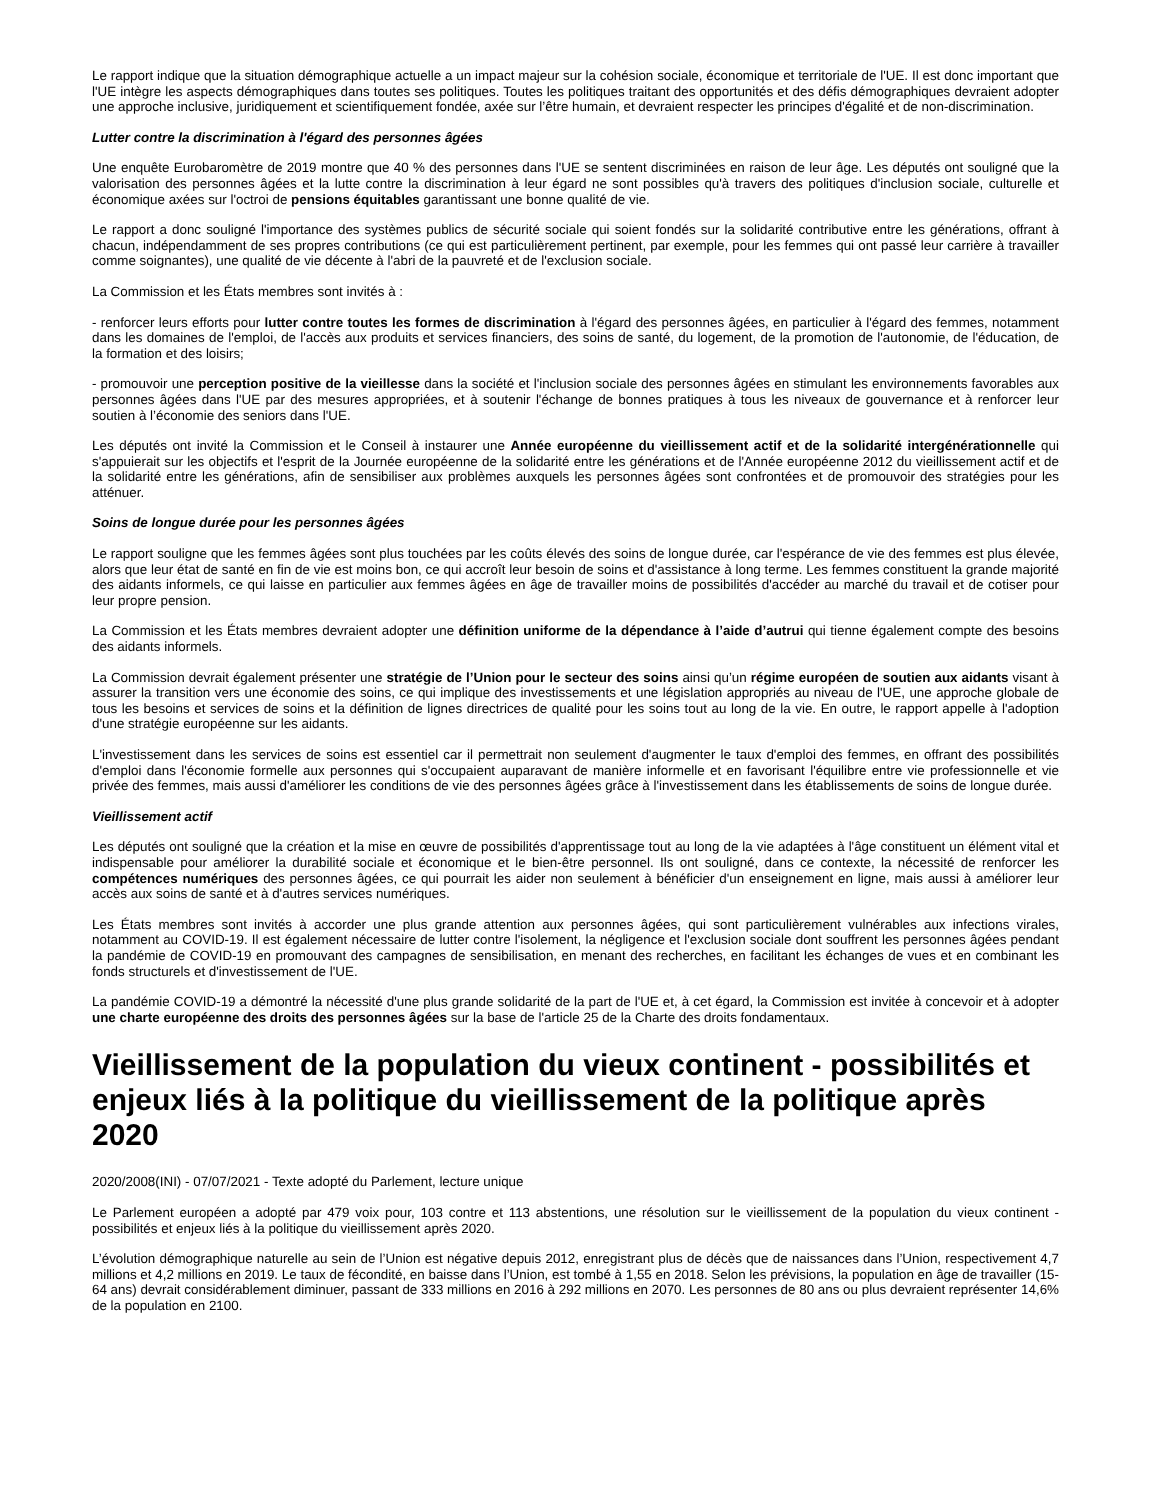Le rapport indique que la situation démographique actuelle a un impact majeur sur la cohésion sociale, économique et territoriale de l'UE. Il est donc important que l'UE intègre les aspects démographiques dans toutes ses politiques. Toutes les politiques traitant des opportunités et des défis démographiques devraient adopter une approche inclusive, juridiquement et scientifiquement fondée, axée sur l’être humain, et devraient respecter les principes d'égalité et de non-discrimination.
Lutter contre la discrimination à l'égard des personnes âgées
Une enquête Eurobaromètre de 2019 montre que 40 % des personnes dans l'UE se sentent discriminées en raison de leur âge. Les députés ont souligné que la valorisation des personnes âgées et la lutte contre la discrimination à leur égard ne sont possibles qu'à travers des politiques d'inclusion sociale, culturelle et économique axées sur l'octroi de pensions équitables garantissant une bonne qualité de vie.
Le rapport a donc souligné l'importance des systèmes publics de sécurité sociale qui soient fondés sur la solidarité contributive entre les générations, offrant à chacun, indépendamment de ses propres contributions (ce qui est particulièrement pertinent, par exemple, pour les femmes qui ont passé leur carrière à travailler comme soignantes), une qualité de vie décente à l'abri de la pauvreté et de l'exclusion sociale.
La Commission et les États membres sont invités à :
- renforcer leurs efforts pour lutter contre toutes les formes de discrimination à l'égard des personnes âgées, en particulier à l'égard des femmes, notamment dans les domaines de l'emploi, de l'accès aux produits et services financiers, des soins de santé, du logement, de la promotion de l'autonomie, de l'éducation, de la formation et des loisirs;
- promouvoir une perception positive de la vieillesse dans la société et l'inclusion sociale des personnes âgées en stimulant les environnements favorables aux personnes âgées dans l'UE par des mesures appropriées, et à soutenir l'échange de bonnes pratiques à tous les niveaux de gouvernance et à renforcer leur soutien à l’économie des seniors dans l'UE.
Les députés ont invité la Commission et le Conseil à instaurer une Année européenne du vieillissement actif et de la solidarité intergénérationnelle qui s'appuierait sur les objectifs et l'esprit de la Journée européenne de la solidarité entre les générations et de l'Année européenne 2012 du vieillissement actif et de la solidarité entre les générations, afin de sensibiliser aux problèmes auxquels les personnes âgées sont confrontées et de promouvoir des stratégies pour les atténuer.
Soins de longue durée pour les personnes âgées
Le rapport souligne que les femmes âgées sont plus touchées par les coûts élevés des soins de longue durée, car l'espérance de vie des femmes est plus élevée, alors que leur état de santé en fin de vie est moins bon, ce qui accroît leur besoin de soins et d'assistance à long terme. Les femmes constituent la grande majorité des aidants informels, ce qui laisse en particulier aux femmes âgées en âge de travailler moins de possibilités d'accéder au marché du travail et de cotiser pour leur propre pension.
La Commission et les États membres devraient adopter une définition uniforme de la dépendance à l’aide d’autrui qui tienne également compte des besoins des aidants informels.
La Commission devrait également présenter une stratégie de l’Union pour le secteur des soins ainsi qu’un régime européen de soutien aux aidants visant à assurer la transition vers une économie des soins, ce qui implique des investissements et une législation appropriés au niveau de l'UE, une approche globale de tous les besoins et services de soins et la définition de lignes directrices de qualité pour les soins tout au long de la vie. En outre, le rapport appelle à l'adoption d'une stratégie européenne sur les aidants.
L'investissement dans les services de soins est essentiel car il permettrait non seulement d'augmenter le taux d'emploi des femmes, en offrant des possibilités d'emploi dans l'économie formelle aux personnes qui s'occupaient auparavant de manière informelle et en favorisant l'équilibre entre vie professionnelle et vie privée des femmes, mais aussi d'améliorer les conditions de vie des personnes âgées grâce à l'investissement dans les établissements de soins de longue durée.
Vieillissement actif
Les députés ont souligné que la création et la mise en œuvre de possibilités d'apprentissage tout au long de la vie adaptées à l'âge constituent un élément vital et indispensable pour améliorer la durabilité sociale et économique et le bien-être personnel. Ils ont souligné, dans ce contexte, la nécessité de renforcer les compétences numériques des personnes âgées, ce qui pourrait les aider non seulement à bénéficier d'un enseignement en ligne, mais aussi à améliorer leur accès aux soins de santé et à d'autres services numériques.
Les États membres sont invités à accorder une plus grande attention aux personnes âgées, qui sont particulièrement vulnérables aux infections virales, notamment au COVID-19. Il est également nécessaire de lutter contre l'isolement, la négligence et l'exclusion sociale dont souffrent les personnes âgées pendant la pandémie de COVID-19 en promouvant des campagnes de sensibilisation, en menant des recherches, en facilitant les échanges de vues et en combinant les fonds structurels et d'investissement de l'UE.
La pandémie COVID-19 a démontré la nécessité d'une plus grande solidarité de la part de l'UE et, à cet égard, la Commission est invitée à concevoir et à adopter une charte européenne des droits des personnes âgées sur la base de l'article 25 de la Charte des droits fondamentaux.
Vieillissement de la population du vieux continent - possibilités et enjeux liés à la politique du vieillissement de la politique après 2020
2020/2008(INI) - 07/07/2021 - Texte adopté du Parlement, lecture unique
Le Parlement européen a adopté par 479 voix pour, 103 contre et 113 abstentions, une résolution sur le vieillissement de la population du vieux continent - possibilités et enjeux liés à la politique du vieillissement après 2020.
L’évolution démographique naturelle au sein de l’Union est négative depuis 2012, enregistrant plus de décès que de naissances dans l’Union, respectivement 4,7 millions et 4,2 millions en 2019. Le taux de fécondité, en baisse dans l’Union, est tombé à 1,55 en 2018. Selon les prévisions, la population en âge de travailler (15-64 ans) devrait considérablement diminuer, passant de 333 millions en 2016 à 292 millions en 2070. Les personnes de 80 ans ou plus devraient représenter 14,6% de la population en 2100.